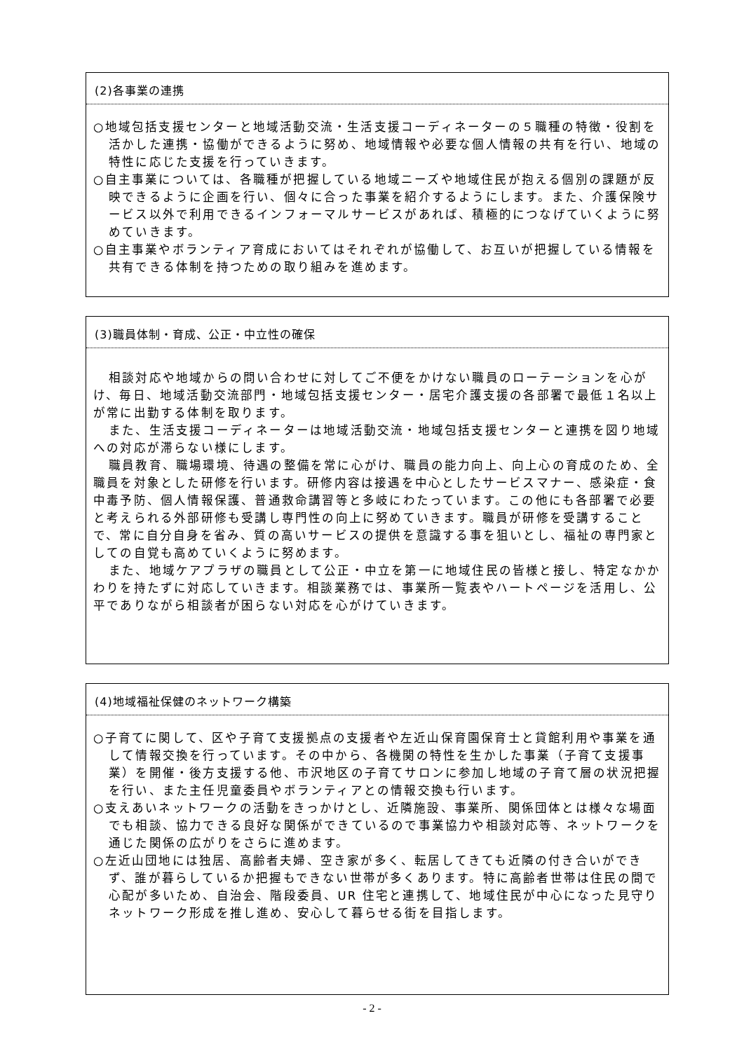(2)各事業の連携
○地域包括支援センターと地域活動交流・生活支援コーディネーターの５職種の特徴・役割を活かした連携・協働ができるように努め、地域情報や必要な個人情報の共有を行い、地域の特性に応じた支援を行っていきます。
○自主事業については、各職種が把握している地域ニーズや地域住民が抱える個別の課題が反映できるように企画を行い、個々に合った事業を紹介するようにします。また、介護保険サービス以外で利用できるインフォーマルサービスがあれば、積極的につなげていくように努めていきます。
○自主事業やボランティア育成においてはそれぞれが協働して、お互いが把握している情報を共有できる体制を持つための取り組みを進めます。
(3)職員体制・育成、公正・中立性の確保
相談対応や地域からの問い合わせに対してご不便をかけない職員のローテーションを心がけ、毎日、地域活動交流部門・地域包括支援センター・居宅介護支援の各部署で最低１名以上が常に出勤する体制を取ります。
また、生活支援コーディネーターは地域活動交流・地域包括支援センターと連携を図り地域への対応が滞らない様にします。
職員教育、職場環境、待遇の整備を常に心がけ、職員の能力向上、向上心の育成のため、全職員を対象とした研修を行います。研修内容は接遇を中心としたサービスマナー、感染症・食中毒予防、個人情報保護、普通救命講習等と多岐にわたっています。この他にも各部署で必要と考えられる外部研修も受講し専門性の向上に努めていきます。職員が研修を受講することで、常に自分自身を省み、質の高いサービスの提供を意識する事を狙いとし、福祉の専門家としての自覚も高めていくように努めます。
また、地域ケアプラザの職員として公正・中立を第一に地域住民の皆様と接し、特定なかかわりを持たずに対応していきます。相談業務では、事業所一覧表やハートページを活用し、公平でありながら相談者が困らない対応を心がけていきます。
(4)地域福祉保健のネットワーク構築
○子育てに関して、区や子育て支援拠点の支援者や左近山保育園保育士と貸館利用や事業を通して情報交換を行っています。その中から、各機関の特性を生かした事業（子育て支援事業）を開催・後方支援する他、市沢地区の子育てサロンに参加し地域の子育て層の状況把握を行い、また主任児童委員やボランティアとの情報交換も行います。
○支えあいネットワークの活動をきっかけとし、近隣施設、事業所、関係団体とは様々な場面でも相談、協力できる良好な関係ができているので事業協力や相談対応等、ネットワークを通じた関係の広がりをさらに進めます。
○左近山団地には独居、高齢者夫婦、空き家が多く、転居してきても近隣の付き合いができず、誰が暮らしているか把握もできない世帯が多くあります。特に高齢者世帯は住民の間で心配が多いため、自治会、階段委員、UR 住宅と連携して、地域住民が中心になった見守りネットワーク形成を推し進め、安心して暮らせる街を目指します。
- 2 -